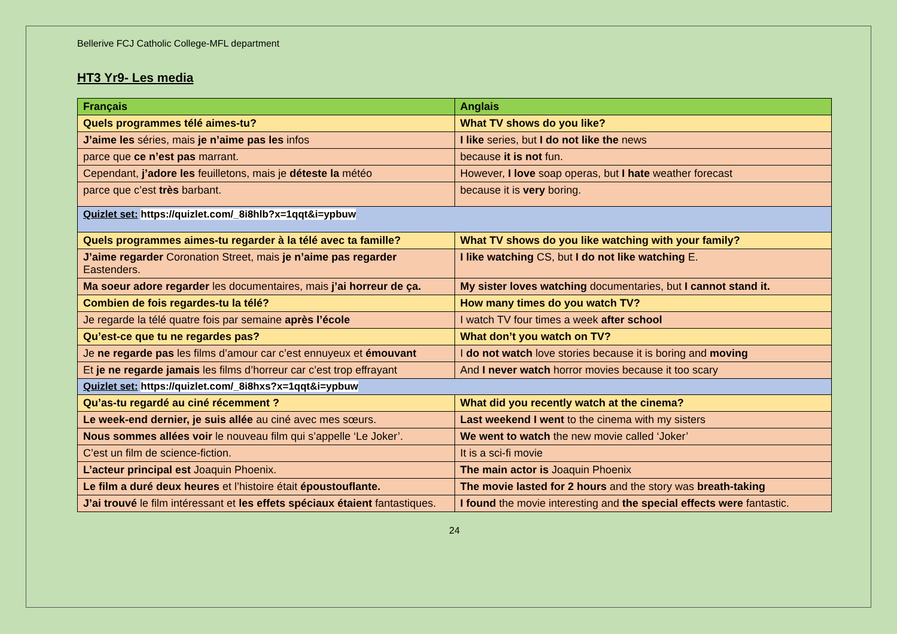Bellerive FCJ Catholic College-MFL department
HT3 Yr9- Les media
| Français | Anglais |
| --- | --- |
| Quels programmes télé aimes-tu? | What TV shows do you like? |
| J’aime les séries, mais je n’aime pas les infos | I like series, but I do not like the news |
| parce que ce n’est pas marrant. | because it is not fun. |
| Cependant, j’adore les feuilletons, mais je déteste la météo | However, I love soap operas, but I hate weather forecast |
| parce que c’est très barbant. | because it is very boring. |
| Quizlet set: https://quizlet.com/_8i8hlb?x=1qqt&i=ypbuw | |
| Quels programmes aimes-tu regarder à la télé avec ta famille? | What TV shows do you like watching with your family? |
| J’aime regarder Coronation Street, mais je n’aime pas regarder Eastenders. | I like watching CS, but I do not like watching E. |
| Ma soeur adore regarder les documentaires, mais j’ai horreur de ça. | My sister loves watching documentaries, but I cannot stand it. |
| Combien de fois regardes-tu la télé? | How many times do you watch TV? |
| Je regarde la télé quatre fois par semaine après l’école | I watch TV four times a week after school |
| Qu’est-ce que tu ne regardes pas? | What don’t you watch on TV? |
| Je ne regarde pas les films d’amour car c’est ennuyeux et émouvant | I do not watch love stories because it is boring and moving |
| Et je ne regarde jamais les films d’horreur car c’est trop effrayant | And I never watch horror movies because it too scary |
| Quizlet set: https://quizlet.com/_8i8hxs?x=1qqt&i=ypbuw | |
| Qu’as-tu regardé au ciné récemment ? | What did you recently watch at the cinema? |
| Le week-end dernier, je suis allée au ciné avec mes sœurs. | Last weekend I went to the cinema with my sisters |
| Nous sommes allées voir le nouveau film qui s’appelle ‘Le Joker’. | We went to watch the new movie called ‘Joker’ |
| C’est un film de science-fiction. | It is a sci-fi movie |
| L’acteur principal est Joaquin Phoenix. | The main actor is Joaquin Phoenix |
| Le film a duré deux heures et l’histoire était époustouflante. | The movie lasted for 2 hours and the story was breath-taking |
| J’ai trouvé le film intéressant et les effets spéciaux étaient fantastiques. | I found the movie interesting and the special effects were fantastic. |
24